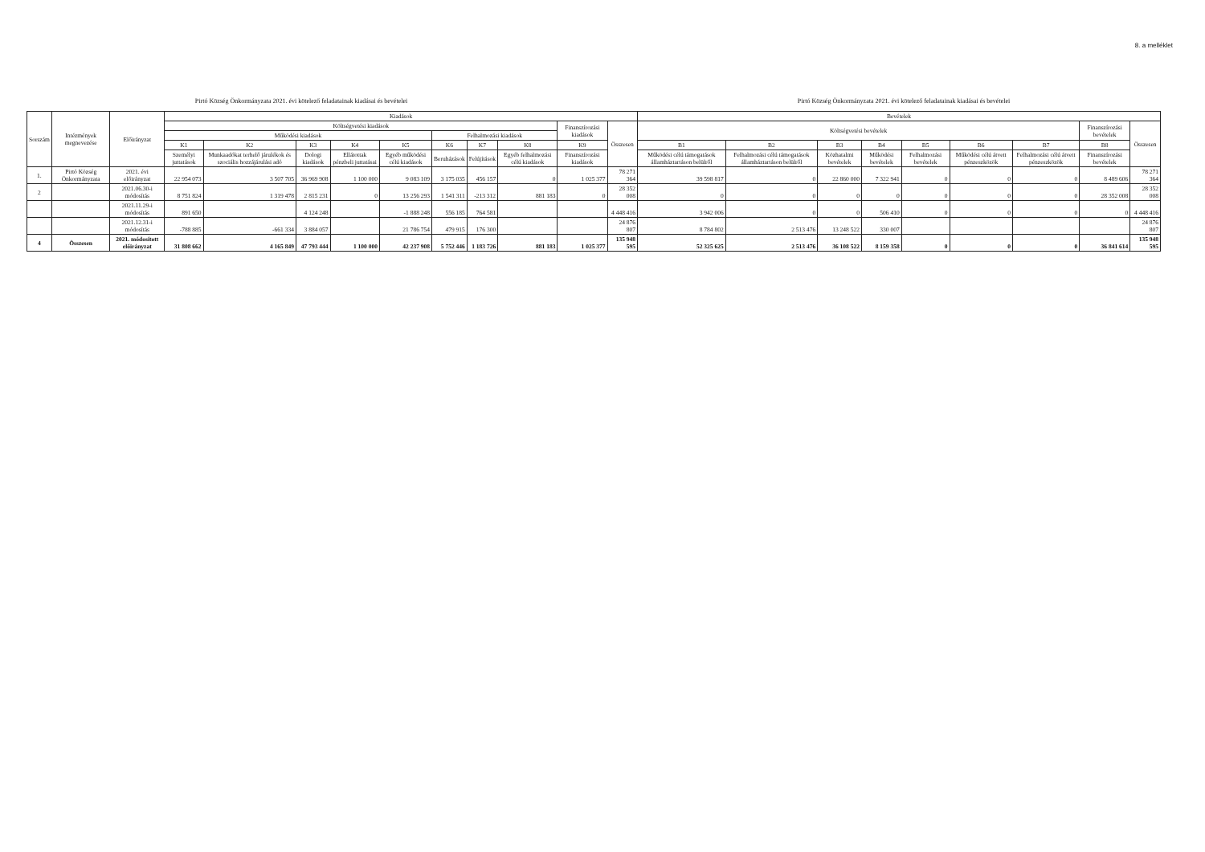8. a melléklet
Pirtó Község Önkormányzata 2021. évi kötelező feladatainak kiadásai és bevételei
Pirtó Község Önkormányzata 2021. évi kötelező feladatainak kiadásai és bevételei
| Sorszám | Intézmények megnevezése | Előirányzat | Kiadások | | | | | | | | | | Bevételek | | | | | | | | |
| --- | --- | --- | --- | --- | --- | --- | --- | --- | --- | --- | --- | --- | --- | --- | --- | --- | --- | --- | --- | --- | --- |
| | | | Költségvetési kiadások | | | | | | | | Finanszírozási kiadások | Összesen | Költségvetési bevételek | | | | | | | Finanszírozási bevételek | Összesen |
| | | | Működési kiadások | | | | | Felhalmozási kiadások | | | | | | | | | | | | | |
| | | | K1 | K2 | K3 | K4 | K5 | K6 | K7 | K8 | K9 | | B1 | B2 | B3 | B4 | B5 | B6 | B7 | B8 | |
| | | | Személyi juttatások | Munkaadókat terhelő járulékok és szociális hozzájárulási adó | Dologi kiadások | Ellátottak pénzbeli juttatásai | Egyéb működési célú kiadások | Beruházások | Felújítások | Egyéb felhalmozási célú kiadások | Finanszírozási kiadások | | Működési célú támogatások államháztartáson belülről | Felhalmozási célú támogatások államháztartáson belülről | Közhatalmi bevételek | Működési bevételek | Felhalmozási bevételek | Működési célú átvett pénzeszközök | Felhalmozási célú átvett pénzeszközök | Finanszírozási bevételek | |
| 1. | Pirtó Község Önkormányzata | 2021. évi előirányzat | 22 954 073 | 3 507 705 | 36 969 908 | 1 100 000 | 9 083 109 | 3 175 035 | 456 157 | 0 | 1 025 377 | 78 271 364 | 39 598 817 | 0 | 22 860 000 | 7 322 941 | 0 | 0 | 0 | 8 489 606 | 78 271 364 |
| 2 | | 2021.06.30-i módosítás | 8 751 824 | 1 319 478 | 2 815 231 | 0 | 13 256 293 | 1 541 311 | -213 312 | 881 183 | 0 | 28 352 008 | 0 | 0 | 0 | 0 | 0 | 0 | 0 | 28 352 008 | 28 352 008 |
| | | 2021.11.29-i módosítás | 891 650 | | 4 124 248 | | -1 888 248 | 556 185 | 764 581 | | | 4 448 416 | 3 942 006 | 0 | 0 | 506 410 | 0 | 0 | 0 | 0 | 4 448 416 |
| | | 2021.12.31-i módosítás | -788 885 | -661 334 | 3 884 057 | | 21 786 754 | 479 915 | 176 300 | | | 24 876 807 | 8 784 802 | 2 513 476 | 13 248 522 | 330 007 | | | | | 24 876 807 |
| 4 | Összesen | 2021. módosított előirányzat | 31 808 662 | 4 165 849 | 47 793 444 | 1 100 000 | 42 237 908 | 5 752 446 | 1 183 726 | 881 183 | 1 025 377 | 135 948 595 | 52 325 625 | 2 513 476 | 36 108 522 | 8 159 358 | 0 | 0 | 0 | 36 841 614 | 135 948 595 |